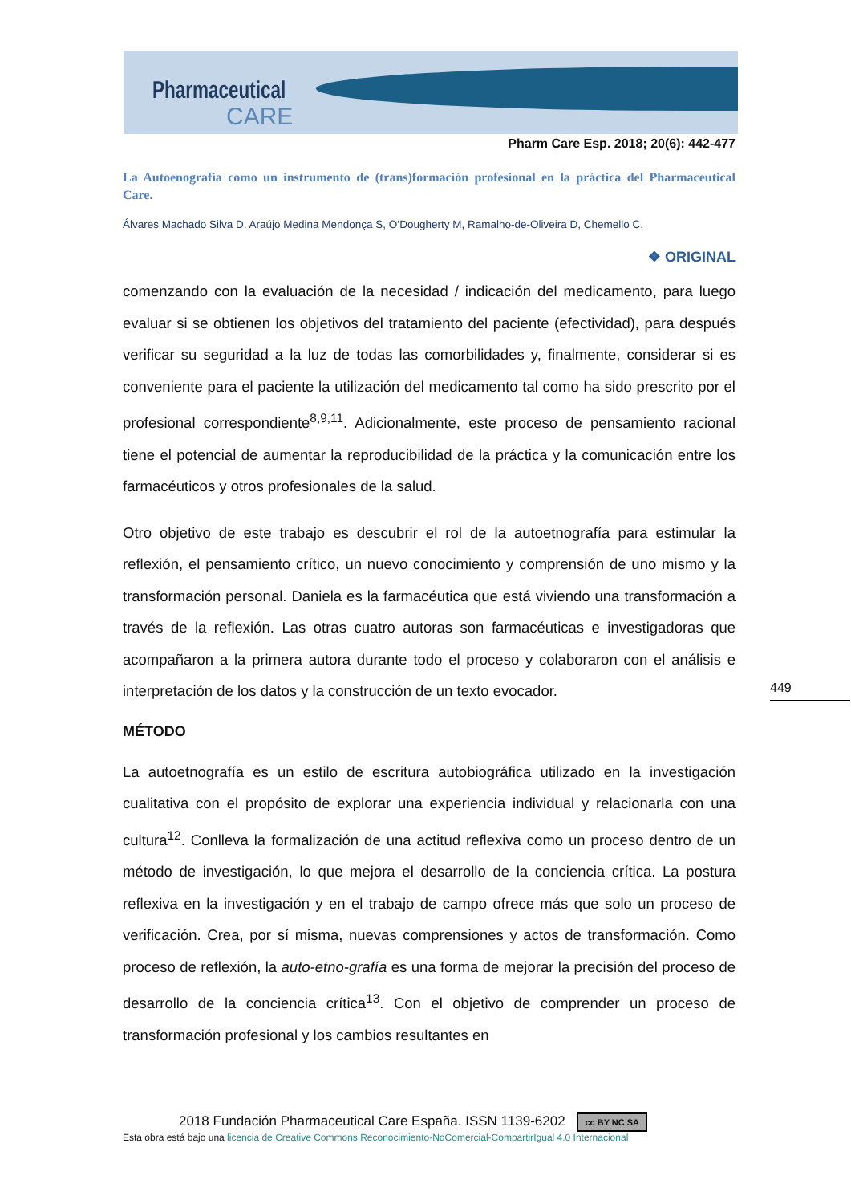Pharmaceutical
CARE
Pharm Care Esp. 2018; 20(6): 442-477
La Autoenografía como un instrumento de (trans)formación profesional en la práctica del Pharmaceutical Care.
Álvares Machado Silva D, Araújo Medina Mendonça S, O’Dougherty M, Ramalho-de-Oliveira D, Chemello C.
❖ ORIGINAL
comenzando con la evaluación de la necesidad / indicación del medicamento, para luego evaluar si se obtienen los objetivos del tratamiento del paciente (efectividad), para después verificar su seguridad a la luz de todas las comorbilidades y, finalmente, considerar si es conveniente para el paciente la utilización del medicamento tal como ha sido prescrito por el profesional correspondiente<sup>8,9,11</sup>. Adicionalmente, este proceso de pensamiento racional tiene el potencial de aumentar la reproducibilidad de la práctica y la comunicación entre los farmacéuticos y otros profesionales de la salud.
Otro objetivo de este trabajo es descubrir el rol de la autoetnografía para estimular la reflexión, el pensamiento crítico, un nuevo conocimiento y comprensión de uno mismo y la transformación personal. Daniela es la farmacéutica que está viviendo una transformación a través de la reflexión. Las otras cuatro autoras son farmacéuticas e investigadoras que acompañaron a la primera autora durante todo el proceso y colaboraron con el análisis e interpretación de los datos y la construcción de un texto evocador.
MÉTODO
La autoetnografía es un estilo de escritura autobiográfica utilizado en la investigación cualitativa con el propósito de explorar una experiencia individual y relacionarla con una cultura<sup>12</sup>. Conlleva la formalización de una actitud reflexiva como un proceso dentro de un método de investigación, lo que mejora el desarrollo de la conciencia crítica. La postura reflexiva en la investigación y en el trabajo de campo ofrece más que solo un proceso de verificación. Crea, por sí misma, nuevas comprensiones y actos de transformación. Como proceso de reflexión, la auto-etno-grafía es una forma de mejorar la precisión del proceso de desarrollo de la conciencia crítica<sup>13</sup>. Con el objetivo de comprender un proceso de transformación profesional y los cambios resultantes en
449
2018 Fundación Pharmaceutical Care España. ISSN 1139-6202 cc BY NC SA
Esta obra está bajo una licencia de Creative Commons Reconocimiento-NoComercial-CompartirIgual 4.0 Internacional